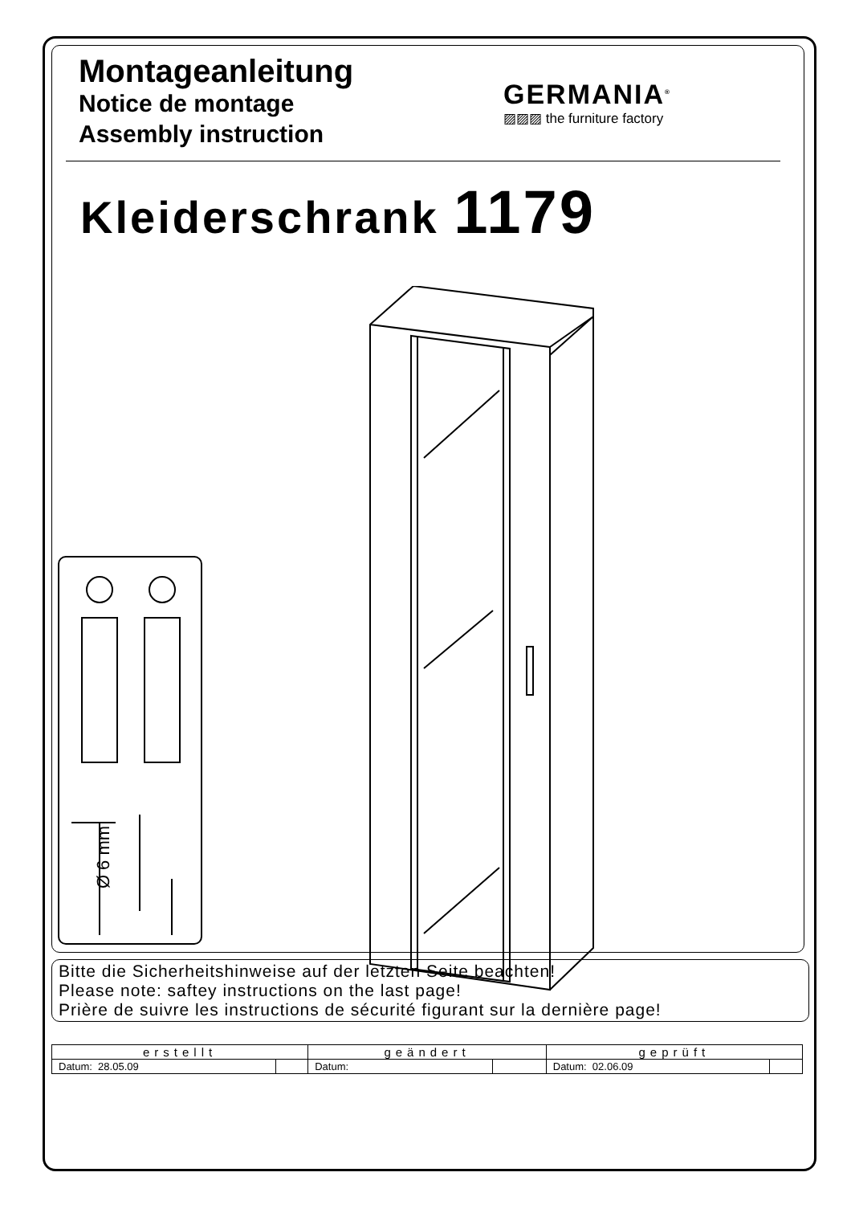Montageanleitung
Notice de montage
Assembly instruction
GERMANIA<sup>®</sup>
▨▨▨ the furniture factory
Kleiderschrank 1179
Ø 6 mm
Bitte die Sicherheitshinweise auf der letzten Seite beachten!
Please note: saftey instructions on the last page!
Prière de suivre les instructions de sécurité figurant sur la dernière page!
| erstellt | | geändert | | geprüft | |
| --- | --- | --- | --- | --- | --- |
| Datum: 28.05.09 | | Datum: | | Datum: 02.06.09 | |